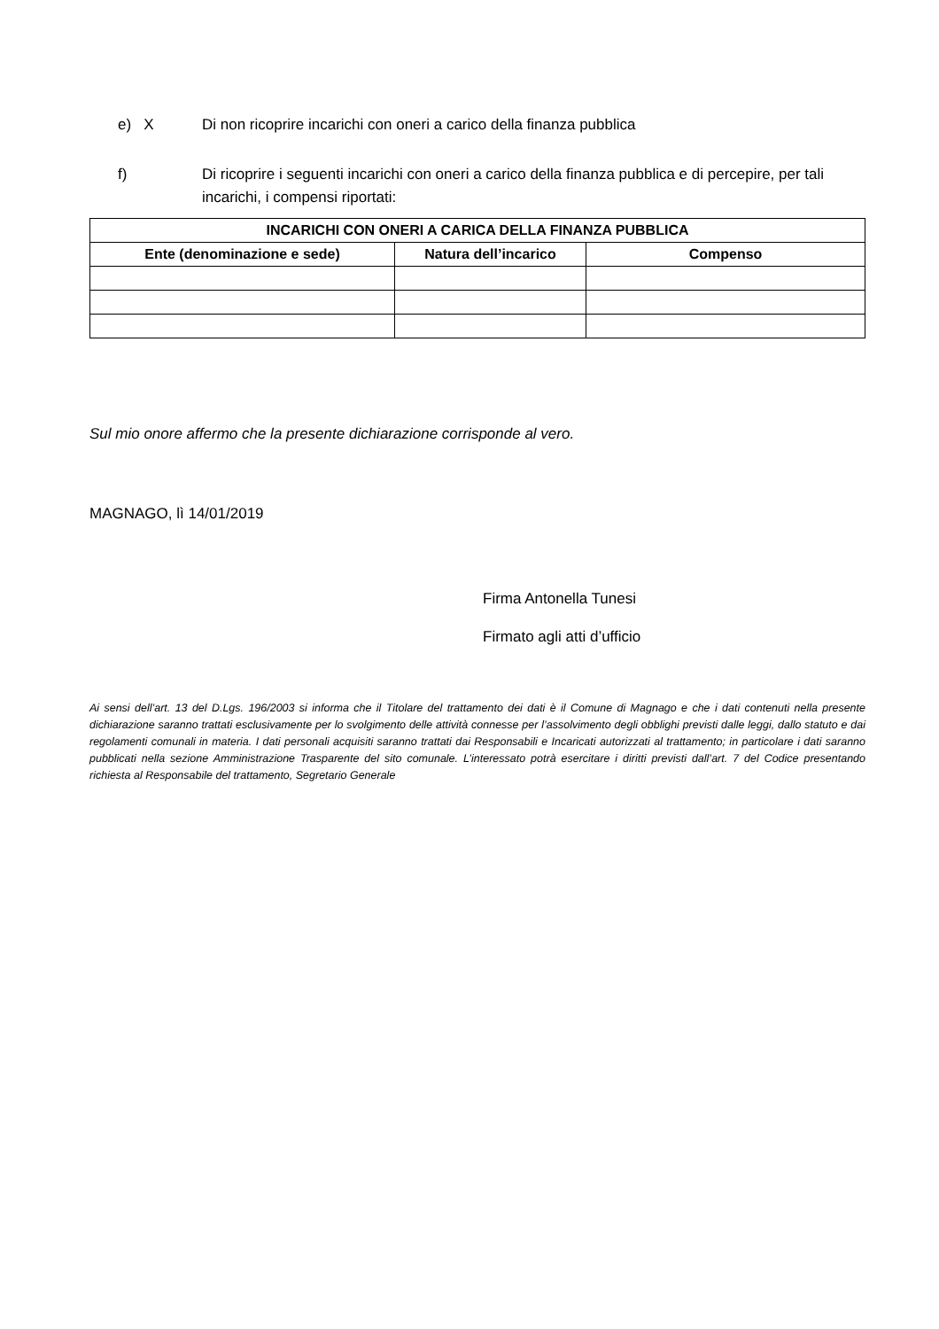e) X Di non ricoprire incarichi con oneri a carico della finanza pubblica
f) Di ricoprire i seguenti incarichi con oneri a carico della finanza pubblica e di percepire, per tali incarichi, i compensi riportati:
| INCARICHI CON ONERI A CARICA DELLA FINANZA PUBBLICA | | |
| --- | --- | --- |
| Ente (denominazione e sede) | Natura dell’incarico | Compenso |
Sul mio onore affermo che la presente dichiarazione corrisponde al vero.
MAGNAGO, lì 14/01/2019
Firma Antonella Tunesi
Firmato agli atti d’ufficio
Ai sensi dell’art. 13 del D.Lgs. 196/2003 si informa che il Titolare del trattamento dei dati è il Comune di Magnago e che i dati contenuti nella presente dichiarazione saranno trattati esclusivamente per lo svolgimento delle attività connesse per l’assolvimento degli obblighi previsti dalle leggi, dallo statuto e dai regolamenti comunali in materia. I dati personali acquisiti saranno trattati dai Responsabili e Incaricati autorizzati al trattamento; in particolare i dati saranno pubblicati nella sezione Amministrazione Trasparente del sito comunale. L’interessato potrà esercitare i diritti previsti dall’art. 7 del Codice presentando richiesta al Responsabile del trattamento, Segretario Generale